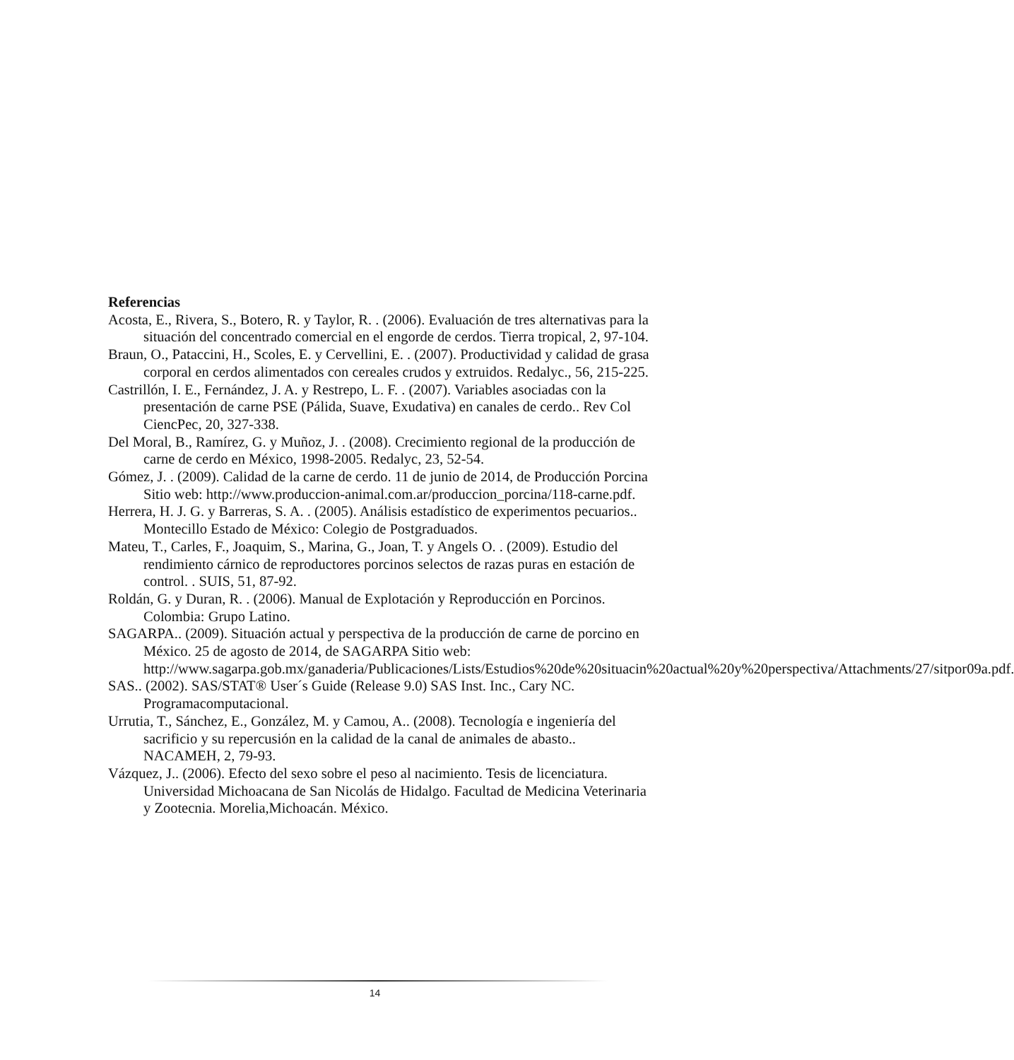Referencias
Acosta, E., Rivera, S., Botero, R. y Taylor, R. . (2006). Evaluación de tres alternativas para la situación del concentrado comercial en el engorde de cerdos. Tierra tropical, 2, 97-104.
Braun, O., Pataccini, H., Scoles, E. y Cervellini, E. . (2007). Productividad y calidad de grasa corporal en cerdos alimentados con cereales crudos y extruidos. Redalyc., 56, 215-225.
Castrillón, I. E., Fernández, J. A. y Restrepo, L. F. . (2007). Variables asociadas con la presentación de carne PSE (Pálida, Suave, Exudativa) en canales de cerdo.. Rev Col CiencPec, 20, 327-338.
Del Moral, B., Ramírez, G. y Muñoz, J. . (2008). Crecimiento regional de la producción de carne de cerdo en México, 1998-2005. Redalyc, 23, 52-54.
Gómez, J. . (2009). Calidad de la carne de cerdo. 11 de junio de 2014, de Producción Porcina Sitio web: http://www.produccion-animal.com.ar/produccion_porcina/118-carne.pdf.
Herrera, H. J. G. y Barreras, S. A. . (2005). Análisis estadístico de experimentos pecuarios.. Montecillo Estado de México: Colegio de Postgraduados.
Mateu, T., Carles, F., Joaquim, S., Marina, G., Joan, T. y Angels O. . (2009). Estudio del rendimiento cárnico de reproductores porcinos selectos de razas puras en estación de control. . SUIS, 51, 87-92.
Roldán, G. y Duran, R. . (2006). Manual de Explotación y Reproducción en Porcinos. Colombia: Grupo Latino.
SAGARPA.. (2009). Situación actual y perspectiva de la producción de carne de porcino en México. 25 de agosto de 2014, de SAGARPA Sitio web: http://www.sagarpa.gob.mx/ganaderia/Publicaciones/Lists/Estudios%20de%20situacin%20actual%20y%20perspectiva/Attachments/27/sitpor09a.pdf.
SAS.. (2002). SAS/STAT® User´s Guide (Release 9.0) SAS Inst. Inc., Cary NC. Programacomputacional.
Urrutia, T., Sánchez, E., González, M. y Camou, A.. (2008). Tecnología e ingeniería del sacrificio y su repercusión en la calidad de la canal de animales de abasto.. NACAMEH, 2, 79-93.
Vázquez, J.. (2006). Efecto del sexo sobre el peso al nacimiento. Tesis de licenciatura. Universidad Michoacana de San Nicolás de Hidalgo. Facultad de Medicina Veterinaria y Zootecnia. Morelia,Michoacán. México.
14